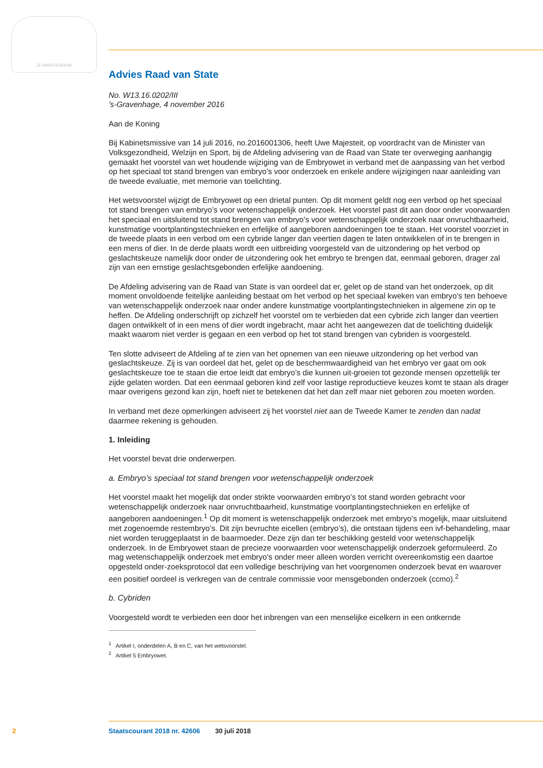JE MAINTIENDRAI
Advies Raad van State
No. W13.16.0202/III
’s-Gravenhage, 4 november 2016
Aan de Koning
Bij Kabinetsmissive van 14 juli 2016, no.2016001306, heeft Uwe Majesteit, op voordracht van de Minister van Volksgezondheid, Welzijn en Sport, bij de Afdeling advisering van de Raad van State ter overweging aanhangig gemaakt het voorstel van wet houdende wijziging van de Embryowet in verband met de aanpassing van het verbod op het speciaal tot stand brengen van embryo’s voor onderzoek en enkele andere wijzigingen naar aanleiding van de tweede evaluatie, met memorie van toelichting.
Het wetsvoorstel wijzigt de Embryowet op een drietal punten. Op dit moment geldt nog een verbod op het speciaal tot stand brengen van embryo’s voor wetenschappelijk onderzoek. Het voorstel past dit aan door onder voorwaarden het speciaal en uitsluitend tot stand brengen van embryo’s voor wetenschappelijk onderzoek naar onvruchtbaarheid, kunstmatige voortplantingstechnieken en erfelijke of aangeboren aandoeningen toe te staan. Het voorstel voorziet in de tweede plaats in een verbod om een cybride langer dan veertien dagen te laten ontwikkelen of in te brengen in een mens of dier. In de derde plaats wordt een uitbreiding voorgesteld van de uitzondering op het verbod op geslachtskeuze namelijk door onder de uitzondering ook het embryo te brengen dat, eenmaal geboren, drager zal zijn van een ernstige geslachtsgebonden erfelijke aandoening.
De Afdeling advisering van de Raad van State is van oordeel dat er, gelet op de stand van het onderzoek, op dit moment onvoldoende feitelijke aanleiding bestaat om het verbod op het speciaal kweken van embryo’s ten behoeve van wetenschappelijk onderzoek naar onder andere kunstmatige voortplantingstechnieken in algemene zin op te heffen. De Afdeling onderschrijft op zichzelf het voorstel om te verbieden dat een cybride zich langer dan veertien dagen ontwikkelt of in een mens of dier wordt ingebracht, maar acht het aangewezen dat de toelichting duidelijk maakt waarom niet verder is gegaan en een verbod op het tot stand brengen van cybriden is voorgesteld.
Ten slotte adviseert de Afdeling af te zien van het opnemen van een nieuwe uitzondering op het verbod van geslachtskeuze. Zij is van oordeel dat het, gelet op de beschermwaardigheid van het embryo ver gaat om ook geslachtskeuze toe te staan die ertoe leidt dat embryo’s die kunnen uit-groeien tot gezonde mensen opzettelijk ter zijde gelaten worden. Dat een eenmaal geboren kind zelf voor lastige reproductieve keuzes komt te staan als drager maar overigens gezond kan zijn, hoeft niet te betekenen dat het dan zelf maar niet geboren zou moeten worden.
In verband met deze opmerkingen adviseert zij het voorstel niet aan de Tweede Kamer te zenden dan nadat daarmee rekening is gehouden.
1. Inleiding
Het voorstel bevat drie onderwerpen.
a. Embryo’s speciaal tot stand brengen voor wetenschappelijk onderzoek
Het voorstel maakt het mogelijk dat onder strikte voorwaarden embryo’s tot stand worden gebracht voor wetenschappelijk onderzoek naar onvruchtbaarheid, kunstmatige voortplantingstechnieken en erfelijke of aangeboren aandoeningen.<sup>1</sup> Op dit moment is wetenschappelijk onderzoek met embryo’s mogelijk, maar uitsluitend met zogenoemde restembryo’s. Dit zijn bevruchte eicellen (embryo’s), die ontstaan tijdens een ivf-behandeling, maar niet worden teruggeplaatst in de baarmoeder. Deze zijn dan ter beschikking gesteld voor wetenschappelijk onderzoek. In de Embryowet staan de precieze voorwaarden voor wetenschappelijk onderzoek geformuleerd. Zo mag wetenschappelijk onderzoek met embryo’s onder meer alleen worden verricht overeenkomstig een daartoe opgesteld onder-zoeksprotocol dat een volledige beschrijving van het voorgenomen onderzoek bevat en waarover een positief oordeel is verkregen van de centrale commissie voor mensgebonden onderzoek (ccmo).<sup>2</sup>
b. Cybriden
Voorgesteld wordt te verbieden een door het inbrengen van een menselijke eicelkern in een ontkernde
<sup>1</sup> Artikel I, onderdelen A, B en C, van het wetsvoorstel.
<sup>2</sup> Artikel 5 Embryowet.
2 Staatscourant 2018 nr. 42606 30 juli 2018